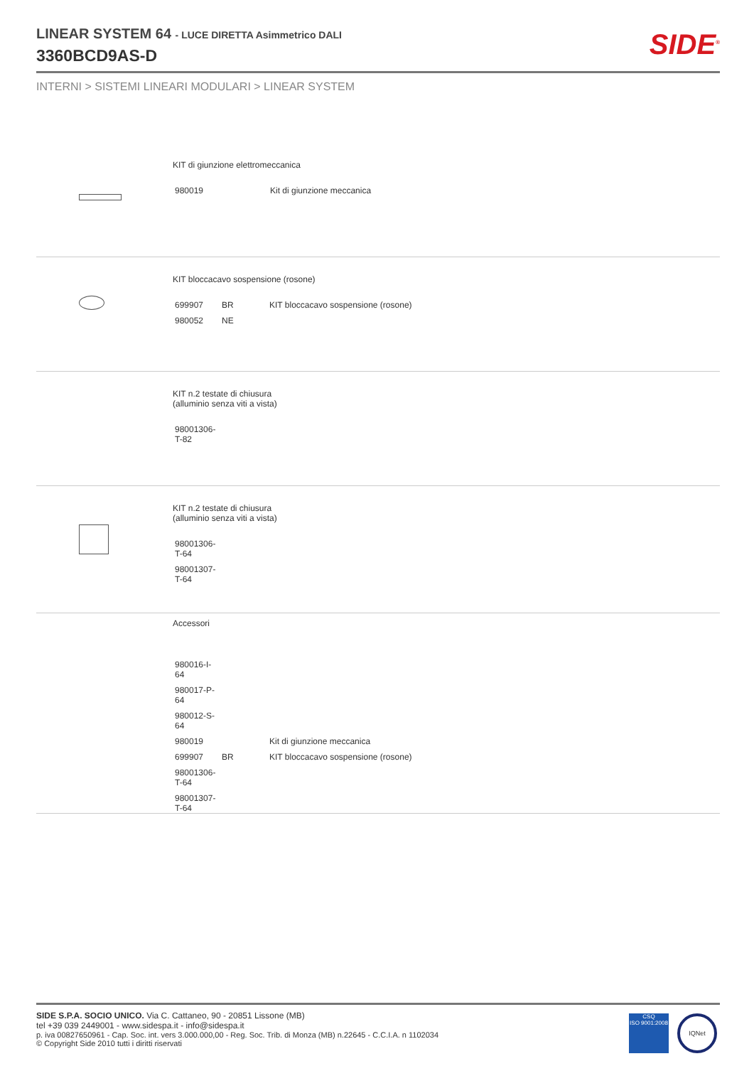LINEAR SYSTEM 64 - LUCE DIRETTA Asimmetrico DALI
3360BCD9AS-D
SIDE<sup>®</sup>
INTERNI > SISTEMI LINEARI MODULARI > LINEAR SYSTEM
KIT di giunzione elettromeccanica
| 980019 | Kit di giunzione meccanica |
KIT bloccacavo sospensione (rosone)
| 699907 | BR | KIT bloccacavo sospensione (rosone) |
| 980052 | NE | |
KIT n.2 testate di chiusura
(alluminio senza viti a vista)
| 98001306-T-82 |
KIT n.2 testate di chiusura
(alluminio senza viti a vista)
| 98001306-T-64 |
| 98001307-T-64 |
Accessori
| 980016-I-64 | | |
| 980017-P-64 | | |
| 980012-S-64 | | |
| 980019 | | Kit di giunzione meccanica |
| 699907 | BR | KIT bloccacavo sospensione (rosone) |
| 98001306-T-64 | | |
| 98001307-T-64 | | |
SIDE S.P.A. SOCIO UNICO. Via C. Cattaneo, 90 - 20851 Lissone (MB)
tel +39 039 2449001 - www.sidespa.it - info@sidespa.it
p. iva 00827650961 - Cap. Soc. int. vers 3.000.000,00 - Reg. Soc. Trib. di Monza (MB) n.22645 - C.C.I.A. n 1102034
© Copyright Side 2010 tutti i diritti riservati
CSQ
ISO 9001:2008
IQNet